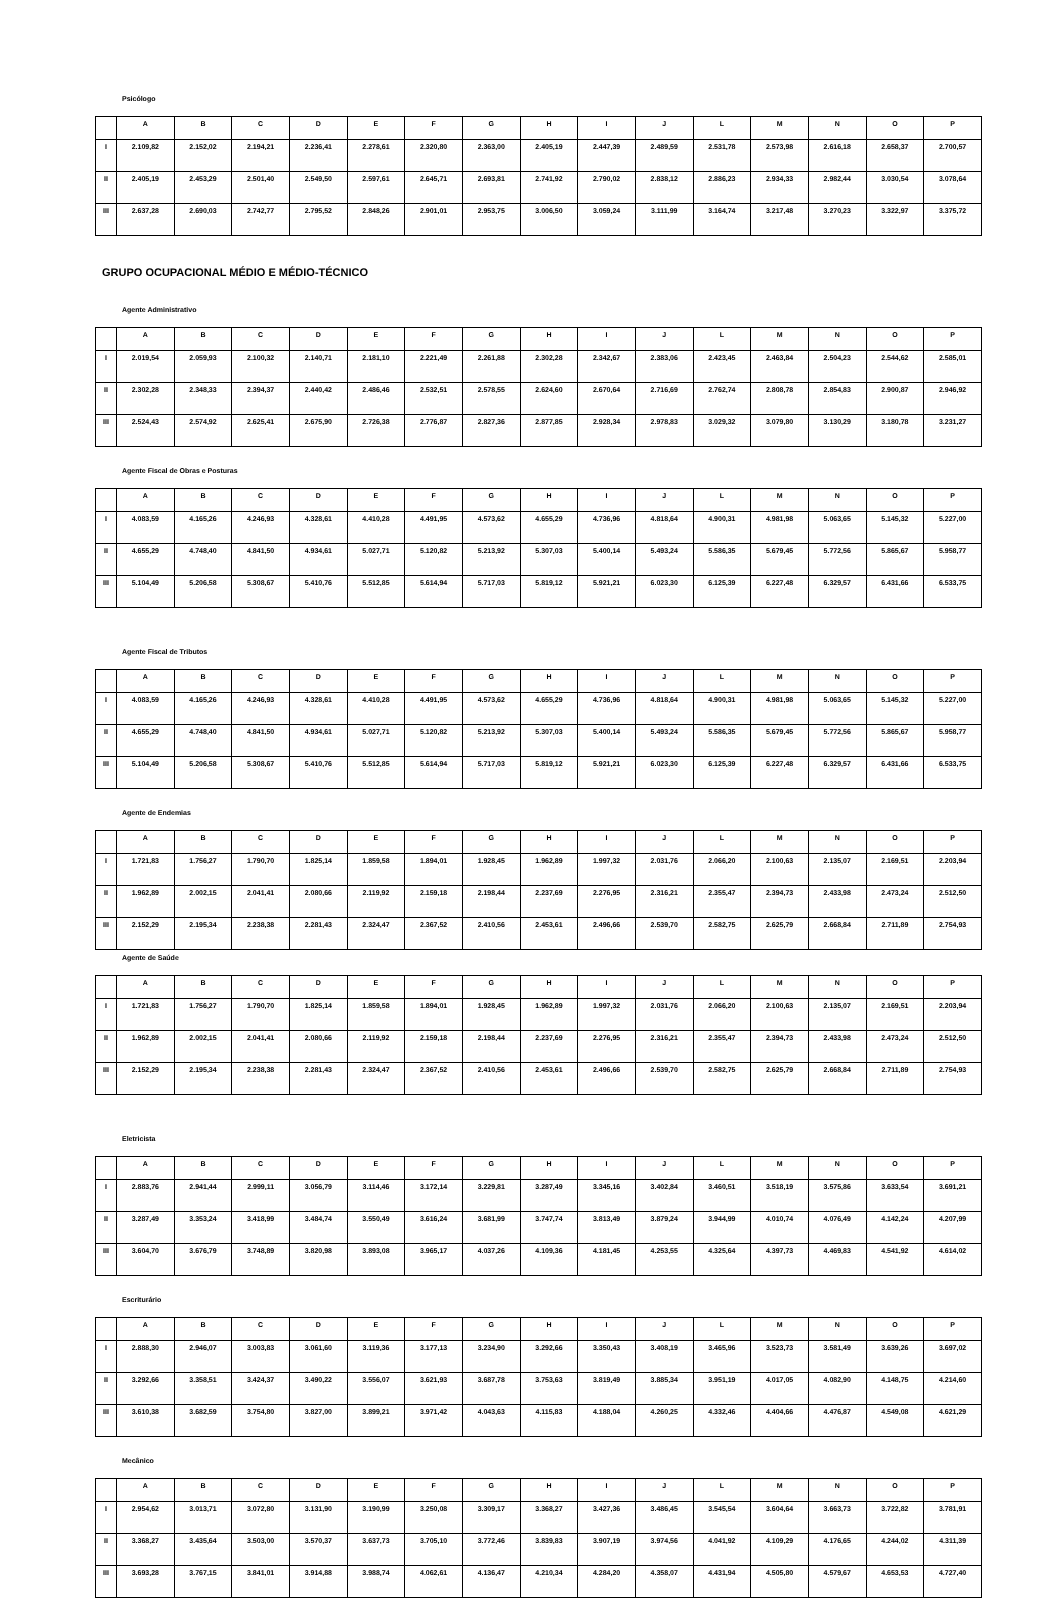Psicólogo
| | A | B | C | D | E | F | G | H | I | J | L | M | N | O | P |
| --- | --- | --- | --- | --- | --- | --- | --- | --- | --- | --- | --- | --- | --- | --- | --- |
| I | 2.109,82 | 2.152,02 | 2.194,21 | 2.236,41 | 2.278,61 | 2.320,80 | 2.363,00 | 2.405,19 | 2.447,39 | 2.489,59 | 2.531,78 | 2.573,98 | 2.616,18 | 2.658,37 | 2.700,57 |
| II | 2.405,19 | 2.453,29 | 2.501,40 | 2.549,50 | 2.597,61 | 2.645,71 | 2.693,81 | 2.741,92 | 2.790,02 | 2.838,12 | 2.886,23 | 2.934,33 | 2.982,44 | 3.030,54 | 3.078,64 |
| III | 2.637,28 | 2.690,03 | 2.742,77 | 2.795,52 | 2.848,26 | 2.901,01 | 2.953,75 | 3.006,50 | 3.059,24 | 3.111,99 | 3.164,74 | 3.217,48 | 3.270,23 | 3.322,97 | 3.375,72 |
GRUPO OCUPACIONAL MÉDIO E MÉDIO-TÉCNICO
Agente Administrativo
| | A | B | C | D | E | F | G | H | I | J | L | M | N | O | P |
| --- | --- | --- | --- | --- | --- | --- | --- | --- | --- | --- | --- | --- | --- | --- | --- |
| I | 2.019,54 | 2.059,93 | 2.100,32 | 2.140,71 | 2.181,10 | 2.221,49 | 2.261,88 | 2.302,28 | 2.342,67 | 2.383,06 | 2.423,45 | 2.463,84 | 2.504,23 | 2.544,62 | 2.585,01 |
| II | 2.302,28 | 2.348,33 | 2.394,37 | 2.440,42 | 2.486,46 | 2.532,51 | 2.578,55 | 2.624,60 | 2.670,64 | 2.716,69 | 2.762,74 | 2.808,78 | 2.854,83 | 2.900,87 | 2.946,92 |
| III | 2.524,43 | 2.574,92 | 2.625,41 | 2.675,90 | 2.726,38 | 2.776,87 | 2.827,36 | 2.877,85 | 2.928,34 | 2.978,83 | 3.029,32 | 3.079,80 | 3.130,29 | 3.180,78 | 3.231,27 |
Agente Fiscal de Obras e Posturas
| | A | B | C | D | E | F | G | H | I | J | L | M | N | O | P |
| --- | --- | --- | --- | --- | --- | --- | --- | --- | --- | --- | --- | --- | --- | --- | --- |
| I | 4.083,59 | 4.165,26 | 4.246,93 | 4.328,61 | 4.410,28 | 4.491,95 | 4.573,62 | 4.655,29 | 4.736,96 | 4.818,64 | 4.900,31 | 4.981,98 | 5.063,65 | 5.145,32 | 5.227,00 |
| II | 4.655,29 | 4.748,40 | 4.841,50 | 4.934,61 | 5.027,71 | 5.120,82 | 5.213,92 | 5.307,03 | 5.400,14 | 5.493,24 | 5.586,35 | 5.679,45 | 5.772,56 | 5.865,67 | 5.958,77 |
| III | 5.104,49 | 5.206,58 | 5.308,67 | 5.410,76 | 5.512,85 | 5.614,94 | 5.717,03 | 5.819,12 | 5.921,21 | 6.023,30 | 6.125,39 | 6.227,48 | 6.329,57 | 6.431,66 | 6.533,75 |
Agente Fiscal de Tributos
| | A | B | C | D | E | F | G | H | I | J | L | M | N | O | P |
| --- | --- | --- | --- | --- | --- | --- | --- | --- | --- | --- | --- | --- | --- | --- | --- |
| I | 4.083,59 | 4.165,26 | 4.246,93 | 4.328,61 | 4.410,28 | 4.491,95 | 4.573,62 | 4.655,29 | 4.736,96 | 4.818,64 | 4.900,31 | 4.981,98 | 5.063,65 | 5.145,32 | 5.227,00 |
| II | 4.655,29 | 4.748,40 | 4.841,50 | 4.934,61 | 5.027,71 | 5.120,82 | 5.213,92 | 5.307,03 | 5.400,14 | 5.493,24 | 5.586,35 | 5.679,45 | 5.772,56 | 5.865,67 | 5.958,77 |
| III | 5.104,49 | 5.206,58 | 5.308,67 | 5.410,76 | 5.512,85 | 5.614,94 | 5.717,03 | 5.819,12 | 5.921,21 | 6.023,30 | 6.125,39 | 6.227,48 | 6.329,57 | 6.431,66 | 6.533,75 |
Agente de Endemias
| | A | B | C | D | E | F | G | H | I | J | L | M | N | O | P |
| --- | --- | --- | --- | --- | --- | --- | --- | --- | --- | --- | --- | --- | --- | --- | --- |
| I | 1.721,83 | 1.756,27 | 1.790,70 | 1.825,14 | 1.859,58 | 1.894,01 | 1.928,45 | 1.962,89 | 1.997,32 | 2.031,76 | 2.066,20 | 2.100,63 | 2.135,07 | 2.169,51 | 2.203,94 |
| II | 1.962,89 | 2.002,15 | 2.041,41 | 2.080,66 | 2.119,92 | 2.159,18 | 2.198,44 | 2.237,69 | 2.276,95 | 2.316,21 | 2.355,47 | 2.394,73 | 2.433,98 | 2.473,24 | 2.512,50 |
| III | 2.152,29 | 2.195,34 | 2.238,38 | 2.281,43 | 2.324,47 | 2.367,52 | 2.410,56 | 2.453,61 | 2.496,66 | 2.539,70 | 2.582,75 | 2.625,79 | 2.668,84 | 2.711,89 | 2.754,93 |
Agente de Saúde
| | A | B | C | D | E | F | G | H | I | J | L | M | N | O | P |
| --- | --- | --- | --- | --- | --- | --- | --- | --- | --- | --- | --- | --- | --- | --- | --- |
| I | 1.721,83 | 1.756,27 | 1.790,70 | 1.825,14 | 1.859,58 | 1.894,01 | 1.928,45 | 1.962,89 | 1.997,32 | 2.031,76 | 2.066,20 | 2.100,63 | 2.135,07 | 2.169,51 | 2.203,94 |
| II | 1.962,89 | 2.002,15 | 2.041,41 | 2.080,66 | 2.119,92 | 2.159,18 | 2.198,44 | 2.237,69 | 2.276,95 | 2.316,21 | 2.355,47 | 2.394,73 | 2.433,98 | 2.473,24 | 2.512,50 |
| III | 2.152,29 | 2.195,34 | 2.238,38 | 2.281,43 | 2.324,47 | 2.367,52 | 2.410,56 | 2.453,61 | 2.496,66 | 2.539,70 | 2.582,75 | 2.625,79 | 2.668,84 | 2.711,89 | 2.754,93 |
Eletricista
| | A | B | C | D | E | F | G | H | I | J | L | M | N | O | P |
| --- | --- | --- | --- | --- | --- | --- | --- | --- | --- | --- | --- | --- | --- | --- | --- |
| I | 2.883,76 | 2.941,44 | 2.999,11 | 3.056,79 | 3.114,46 | 3.172,14 | 3.229,81 | 3.287,49 | 3.345,16 | 3.402,84 | 3.460,51 | 3.518,19 | 3.575,86 | 3.633,54 | 3.691,21 |
| II | 3.287,49 | 3.353,24 | 3.418,99 | 3.484,74 | 3.550,49 | 3.616,24 | 3.681,99 | 3.747,74 | 3.813,49 | 3.879,24 | 3.944,99 | 4.010,74 | 4.076,49 | 4.142,24 | 4.207,99 |
| III | 3.604,70 | 3.676,79 | 3.748,89 | 3.820,98 | 3.893,08 | 3.965,17 | 4.037,26 | 4.109,36 | 4.181,45 | 4.253,55 | 4.325,64 | 4.397,73 | 4.469,83 | 4.541,92 | 4.614,02 |
Escriturário
| | A | B | C | D | E | F | G | H | I | J | L | M | N | O | P |
| --- | --- | --- | --- | --- | --- | --- | --- | --- | --- | --- | --- | --- | --- | --- | --- |
| I | 2.888,30 | 2.946,07 | 3.003,83 | 3.061,60 | 3.119,36 | 3.177,13 | 3.234,90 | 3.292,66 | 3.350,43 | 3.408,19 | 3.465,96 | 3.523,73 | 3.581,49 | 3.639,26 | 3.697,02 |
| II | 3.292,66 | 3.358,51 | 3.424,37 | 3.490,22 | 3.556,07 | 3.621,93 | 3.687,78 | 3.753,63 | 3.819,49 | 3.885,34 | 3.951,19 | 4.017,05 | 4.082,90 | 4.148,75 | 4.214,60 |
| III | 3.610,38 | 3.682,59 | 3.754,80 | 3.827,00 | 3.899,21 | 3.971,42 | 4.043,63 | 4.115,83 | 4.188,04 | 4.260,25 | 4.332,46 | 4.404,66 | 4.476,87 | 4.549,08 | 4.621,29 |
Mecânico
| | A | B | C | D | E | F | G | H | I | J | L | M | N | O | P |
| --- | --- | --- | --- | --- | --- | --- | --- | --- | --- | --- | --- | --- | --- | --- | --- |
| I | 2.954,62 | 3.013,71 | 3.072,80 | 3.131,90 | 3.190,99 | 3.250,08 | 3.309,17 | 3.368,27 | 3.427,36 | 3.486,45 | 3.545,54 | 3.604,64 | 3.663,73 | 3.722,82 | 3.781,91 |
| II | 3.368,27 | 3.435,64 | 3.503,00 | 3.570,37 | 3.637,73 | 3.705,10 | 3.772,46 | 3.839,83 | 3.907,19 | 3.974,56 | 4.041,92 | 4.109,29 | 4.176,65 | 4.244,02 | 4.311,39 |
| III | 3.693,28 | 3.767,15 | 3.841,01 | 3.914,88 | 3.988,74 | 4.062,61 | 4.136,47 | 4.210,34 | 4.284,20 | 4.358,07 | 4.431,94 | 4.505,80 | 4.579,67 | 4.653,53 | 4.727,40 |